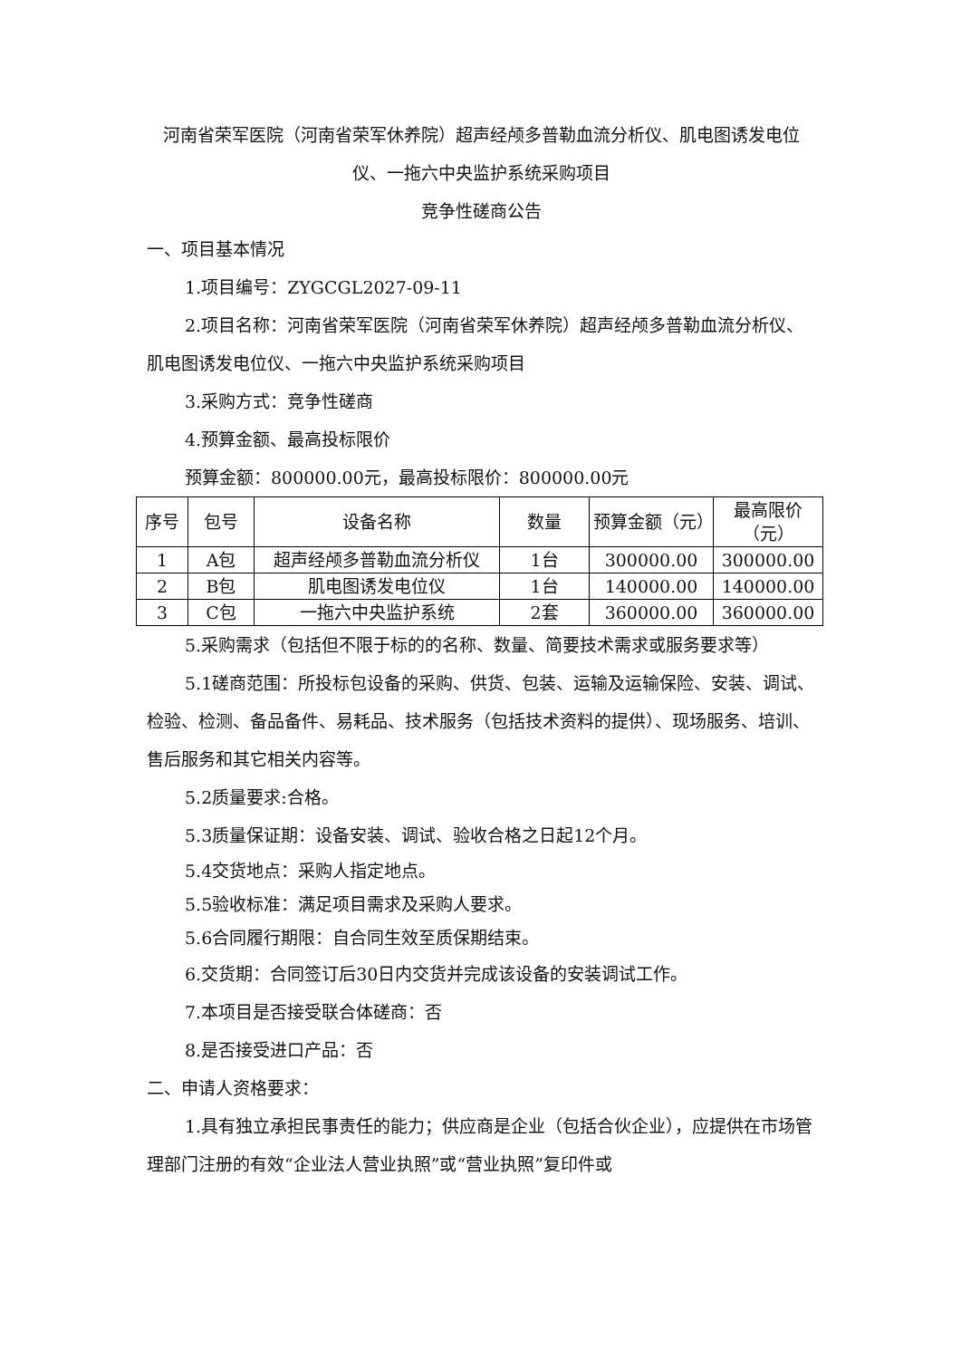河南省荣军医院（河南省荣军休养院）超声经颅多普勒血流分析仪、肌电图诱发电位仪、一拖六中央监护系统采购项目
竞争性磋商公告
一、项目基本情况
1.项目编号：ZYGCGL2027-09-11
2.项目名称：河南省荣军医院（河南省荣军休养院）超声经颅多普勒血流分析仪、肌电图诱发电位仪、一拖六中央监护系统采购项目
3.采购方式：竞争性磋商
4.预算金额、最高投标限价
预算金额：800000.00元，最高投标限价：800000.00元
| 序号 | 包号 | 设备名称 | 数量 | 预算金额（元） | 最高限价（元） |
| --- | --- | --- | --- | --- | --- |
| 1 | A包 | 超声经颅多普勒血流分析仪 | 1台 | 300000.00 | 300000.00 |
| 2 | B包 | 肌电图诱发电位仪 | 1台 | 140000.00 | 140000.00 |
| 3 | C包 | 一拖六中央监护系统 | 2套 | 360000.00 | 360000.00 |
5.采购需求（包括但不限于标的的名称、数量、简要技术需求或服务要求等）
5.1磋商范围：所投标包设备的采购、供货、包装、运输及运输保险、安装、调试、检验、检测、备品备件、易耗品、技术服务（包括技术资料的提供）、现场服务、培训、售后服务和其它相关内容等。
5.2质量要求:合格。
5.3质量保证期：设备安装、调试、验收合格之日起12个月。
5.4交货地点：采购人指定地点。
5.5验收标准：满足项目需求及采购人要求。
5.6合同履行期限：自合同生效至质保期结束。
6.交货期：合同签订后30日内交货并完成该设备的安装调试工作。
7.本项目是否接受联合体磋商：否
8.是否接受进口产品：否
二、申请人资格要求：
1.具有独立承担民事责任的能力；供应商是企业（包括合伙企业），应提供在市场管理部门注册的有效“企业法人营业执照”或“营业执照”复印件或